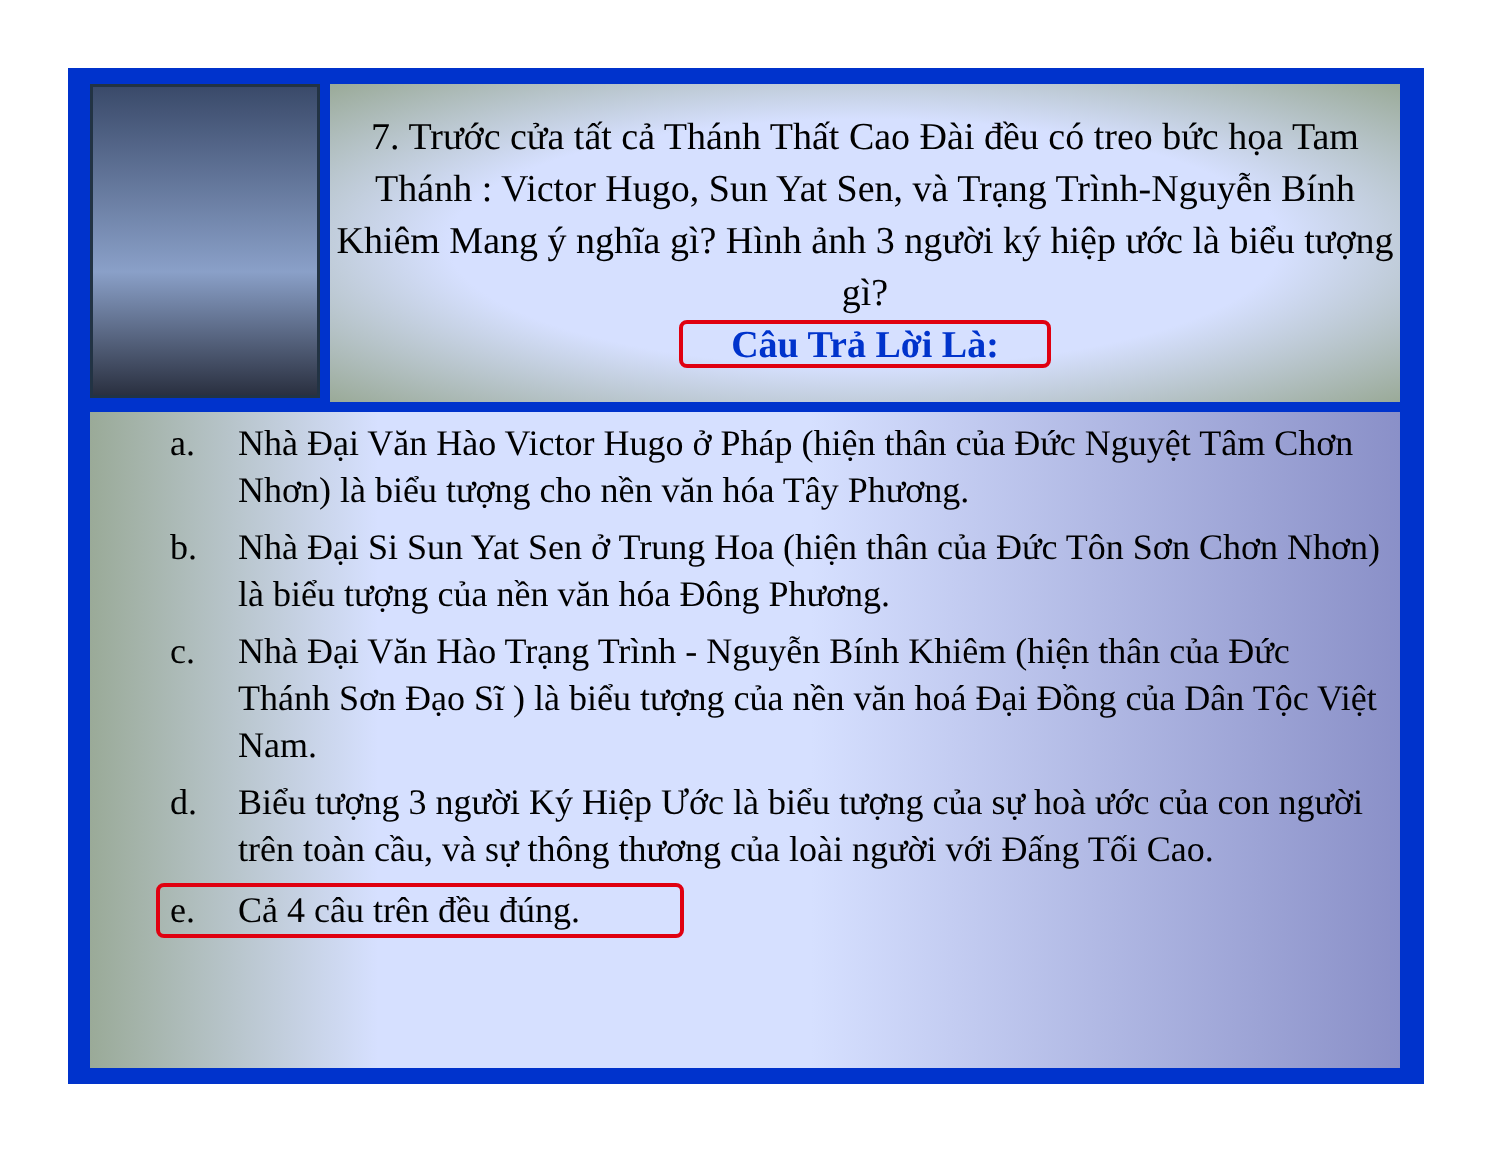7. Trước cửa tất cả Thánh Thất Cao Đài đều có treo bức họa Tam Thánh : Victor Hugo, Sun Yat Sen, và Trạng Trình-Nguyễn Bính Khiêm Mang ý nghĩa gì? Hình ảnh 3 người ký hiệp ước là biểu tượng gì?
Câu Trả Lời Là:
a. Nhà Đại Văn Hào Victor Hugo ở Pháp (hiện thân của Đức Nguyệt Tâm Chơn Nhơn) là biểu tượng cho nền văn hóa Tây Phương.
b. Nhà Đại Si Sun Yat Sen ở Trung Hoa (hiện thân của Đức Tôn Sơn Chơn Nhơn) là biểu tượng của nền văn hóa Đông Phương.
c. Nhà Đại Văn Hào Trạng Trình - Nguyễn Bính Khiêm (hiện thân của Đức Thánh Sơn Đạo Sĩ ) là biểu tượng của nền văn hoá Đại Đồng của Dân Tộc Việt Nam.
d. Biểu tượng 3 người Ký Hiệp Ước là biểu tượng của sự hoà ước của con người trên toàn cầu, và sự thông thương của loài người với Đấng Tối Cao.
e. Cả 4 câu trên đều đúng.